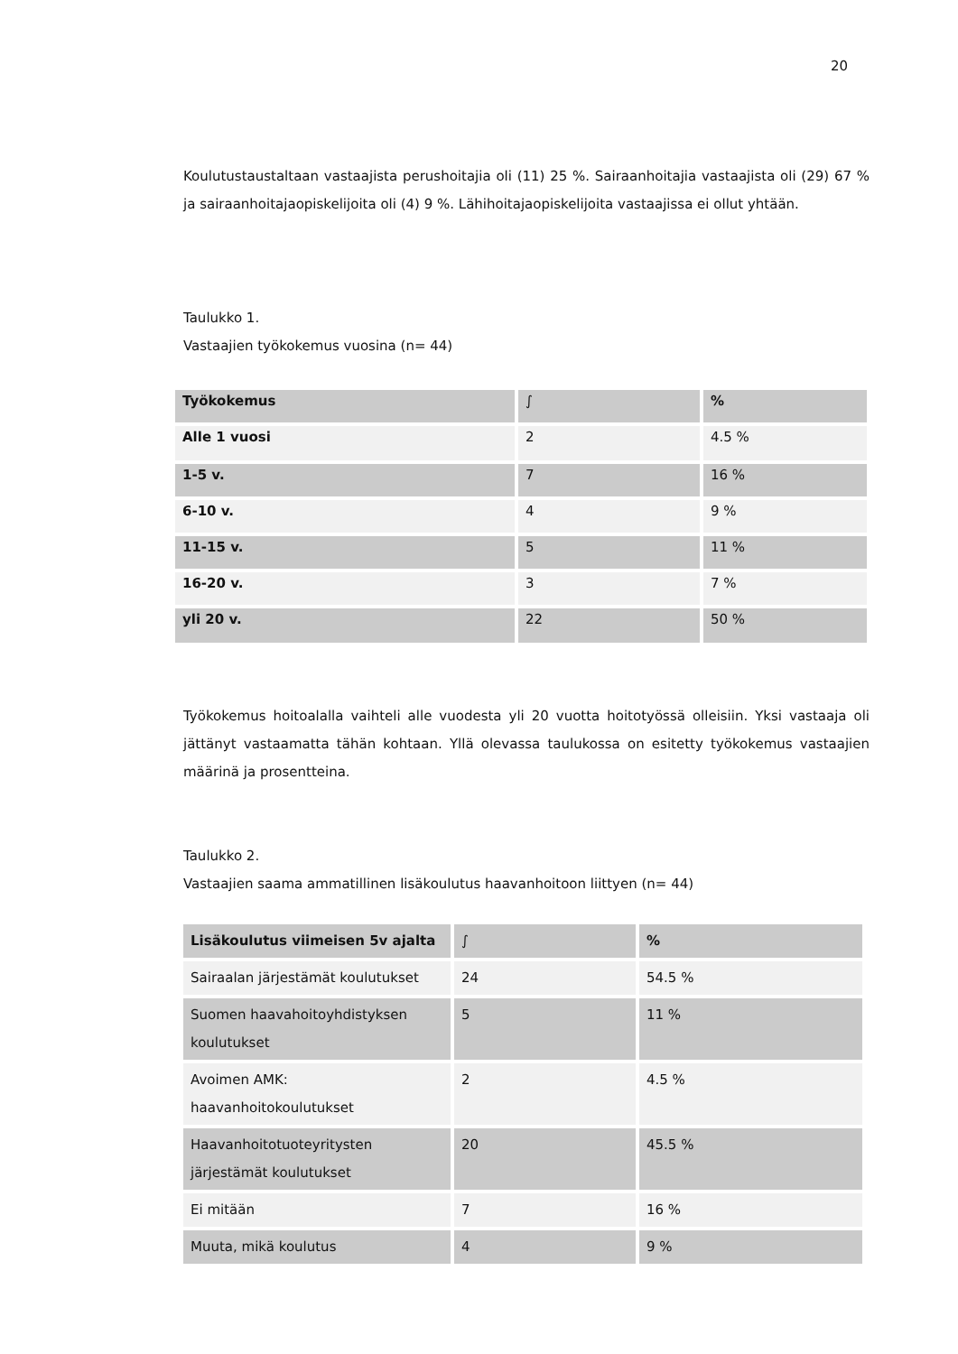20
Koulutustaustaltaan vastaajista perushoitajia oli (11) 25 %. Sairaanhoitajia vastaajista oli (29) 67 % ja sairaanhoitajaopiskelijoita oli (4) 9 %. Lähihoitajaopiskelijoita vastaajissa ei ollut yhtään.
Taulukko 1.
Vastaajien työkokemus vuosina (n= 44)
| Työkokemus | ∫ | % |
| Alle 1 vuosi | 2 | 4.5 % |
| 1-5 v. | 7 | 16 % |
| 6-10 v. | 4 | 9 % |
| 11-15 v. | 5 | 11 % |
| 16-20 v. | 3 | 7 % |
| yli 20 v. | 22 | 50 % |
Työkokemus hoitoalalla vaihteli alle vuodesta yli 20 vuotta hoitotyössä olleisiin. Yksi vastaaja oli jättänyt vastaamatta tähän kohtaan. Yllä olevassa taulukossa on esitetty työkokemus vastaajien määrinä ja prosentteina.
Taulukko 2.
Vastaajien saama ammatillinen lisäkoulutus haavanhoitoon liittyen (n= 44)
| Lisäkoulutus viimeisen 5v ajalta | ∫ | % |
| Sairaalan järjestämät koulutukset | 24 | 54.5 % |
| Suomen haavahoitoyhdistyksen koulutukset | 5 | 11 % |
| Avoimen AMK: haavanhoitokoulutukset | 2 | 4.5 % |
| Haavanhoitotuoteyritysten järjestämät koulutukset | 20 | 45.5 % |
| Ei mitään | 7 | 16 % |
| Muuta, mikä koulutus | 4 | 9 % |